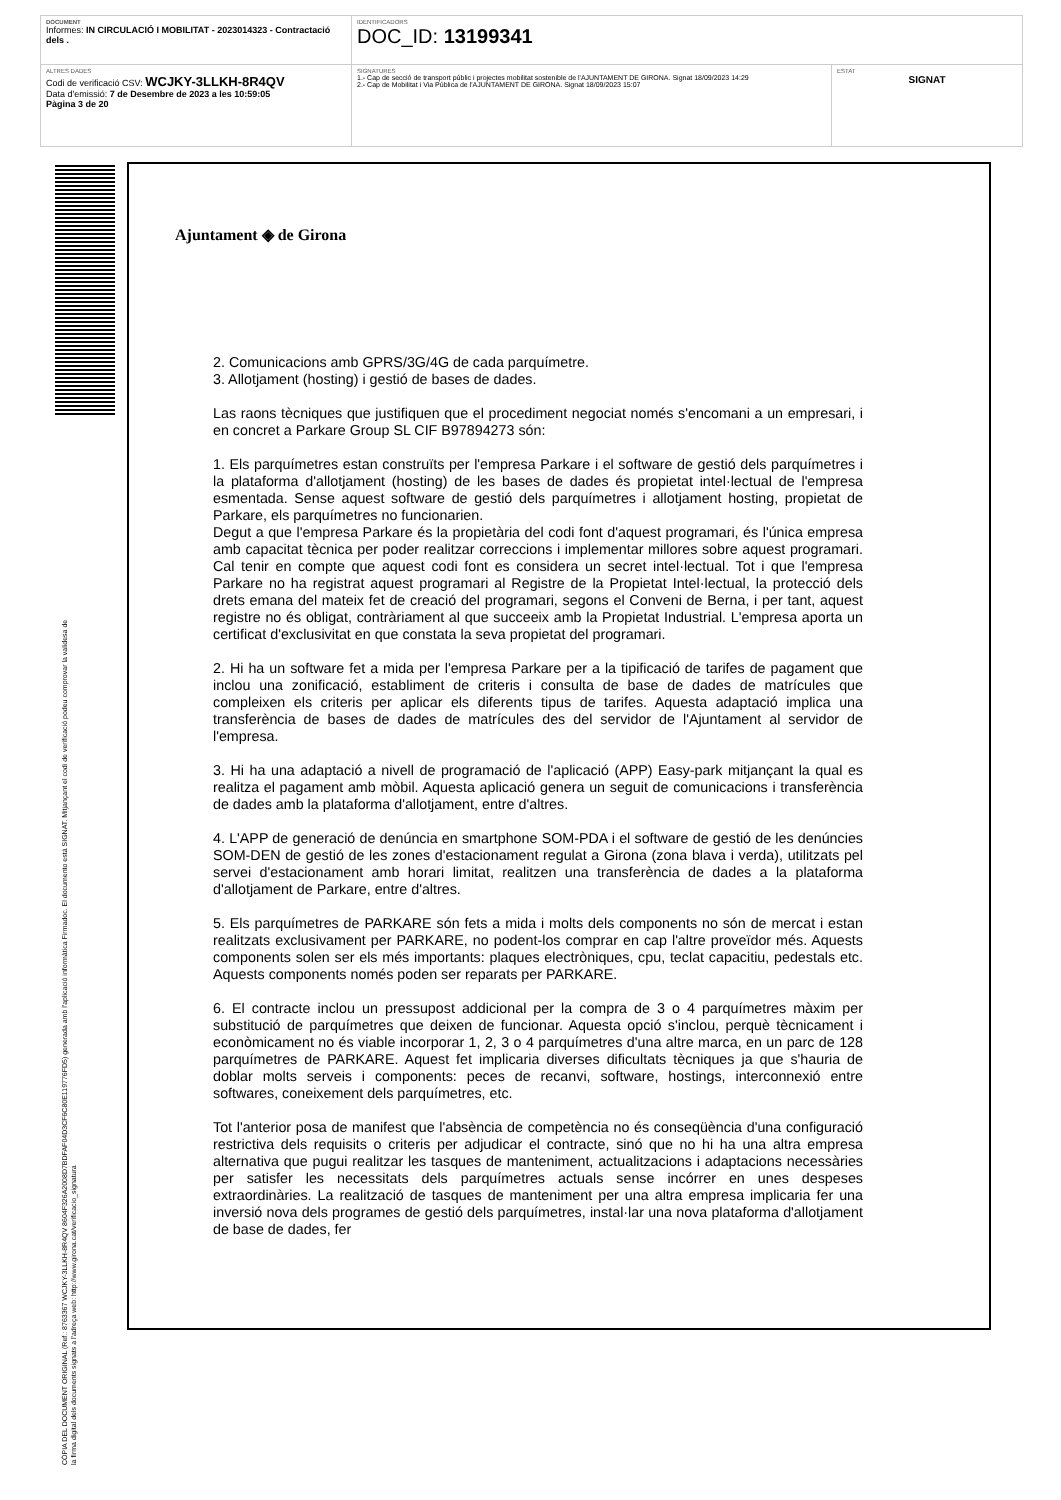| DOCUMENT Informes: IN CIRCULACIÓ I MOBILITAT - 2023014323 - Contractació dels . | IDENTIFICADORS DOC_ID: 13199341 | |
| ALTRES DADES Codi de verificació CSV: WCJKY-3LLKH-8R4QV Data d'emissió: 7 de Desembre de 2023 a les 10:59:05 Pàgina 3 de 20 | SIGNATURES 1.- Cap de secció de transport públic i projectes mobilitat sostenible de l'AJUNTAMENT DE GIRONA. Signat 18/09/2023 14:29 2.- Cap de Mobilitat i Via Pública de l'AJUNTAMENT DE GIRONA. Signat 18/09/2023 15:07 | ESTAT SIGNAT |
CÒPIA DEL DOCUMENT ORIGINAL (Ref.: 8763367 WCJKY-3LLKH-8R4QV 8604F326A2008D7BDFAF04D3CF6C80E119776FD5) generada amb l'aplicació informàtica Firmadoc. El documento está SIGNAT. Mitjançant el codi de verificació podeu comprovar la validesa de la firma digital dels documents signats a l'adreça web: http://www.girona.cat/verificacio_signatura
Ajuntament ◈ de Girona
2. Comunicacions amb GPRS/3G/4G de cada parquímetre.
3. Allotjament (hosting) i gestió de bases de dades.
Las raons tècniques que justifiquen que el procediment negociat només s'encomani a un empresari, i en concret a Parkare Group SL CIF B97894273 són:
1. Els parquímetres estan construïts per l'empresa Parkare i el software de gestió dels parquímetres i la plataforma d'allotjament (hosting) de les bases de dades és propietat intel·lectual de l'empresa esmentada. Sense aquest software de gestió dels parquímetres i allotjament hosting, propietat de Parkare, els parquímetres no funcionarien.
Degut a que l'empresa Parkare és la propietària del codi font d'aquest programari, és l'única empresa amb capacitat tècnica per poder realitzar correccions i implementar millores sobre aquest programari. Cal tenir en compte que aquest codi font es considera un secret intel·lectual. Tot i que l'empresa Parkare no ha registrat aquest programari al Registre de la Propietat Intel·lectual, la protecció dels drets emana del mateix fet de creació del programari, segons el Conveni de Berna, i per tant, aquest registre no és obligat, contràriament al que succeeix amb la Propietat Industrial. L'empresa aporta un certificat d'exclusivitat en que constata la seva propietat del programari.
2. Hi ha un software fet a mida per l'empresa Parkare per a la tipificació de tarifes de pagament que inclou una zonificació, establiment de criteris i consulta de base de dades de matrícules que compleixen els criteris per aplicar els diferents tipus de tarifes. Aquesta adaptació implica una transferència de bases de dades de matrícules des del servidor de l'Ajuntament al servidor de l'empresa.
3. Hi ha una adaptació a nivell de programació de l'aplicació (APP) Easy-park mitjançant la qual es realitza el pagament amb mòbil. Aquesta aplicació genera un seguit de comunicacions i transferència de dades amb la plataforma d'allotjament, entre d'altres.
4. L'APP de generació de denúncia en smartphone SOM-PDA i el software de gestió de les denúncies SOM-DEN de gestió de les zones d'estacionament regulat a Girona (zona blava i verda), utilitzats pel servei d'estacionament amb horari limitat, realitzen una transferència de dades a la plataforma d'allotjament de Parkare, entre d'altres.
5. Els parquímetres de PARKARE són fets a mida i molts dels components no són de mercat i estan realitzats exclusivament per PARKARE, no podent-los comprar en cap l'altre proveïdor més. Aquests components solen ser els més importants: plaques electròniques, cpu, teclat capacitiu, pedestals etc. Aquests components només poden ser reparats per PARKARE.
6. El contracte inclou un pressupost addicional per la compra de 3 o 4 parquímetres màxim per substitució de parquímetres que deixen de funcionar. Aquesta opció s'inclou, perquè tècnicament i econòmicament no és viable incorporar 1, 2, 3 o 4 parquímetres d'una altre marca, en un parc de 128 parquímetres de PARKARE. Aquest fet implicaria diverses dificultats tècniques ja que s'hauria de doblar molts serveis i components: peces de recanvi, software, hostings, interconnexió entre softwares, coneixement dels parquímetres, etc.
Tot l'anterior posa de manifest que l'absència de competència no és conseqüència d'una configuració restrictiva dels requisits o criteris per adjudicar el contracte, sinó que no hi ha una altra empresa alternativa que pugui realitzar les tasques de manteniment, actualitzacions i adaptacions necessàries per satisfer les necessitats dels parquímetres actuals sense incórrer en unes despeses extraordinàries. La realització de tasques de manteniment per una altra empresa implicaria fer una inversió nova dels programes de gestió dels parquímetres, instal·lar una nova plataforma d'allotjament de base de dades, fer